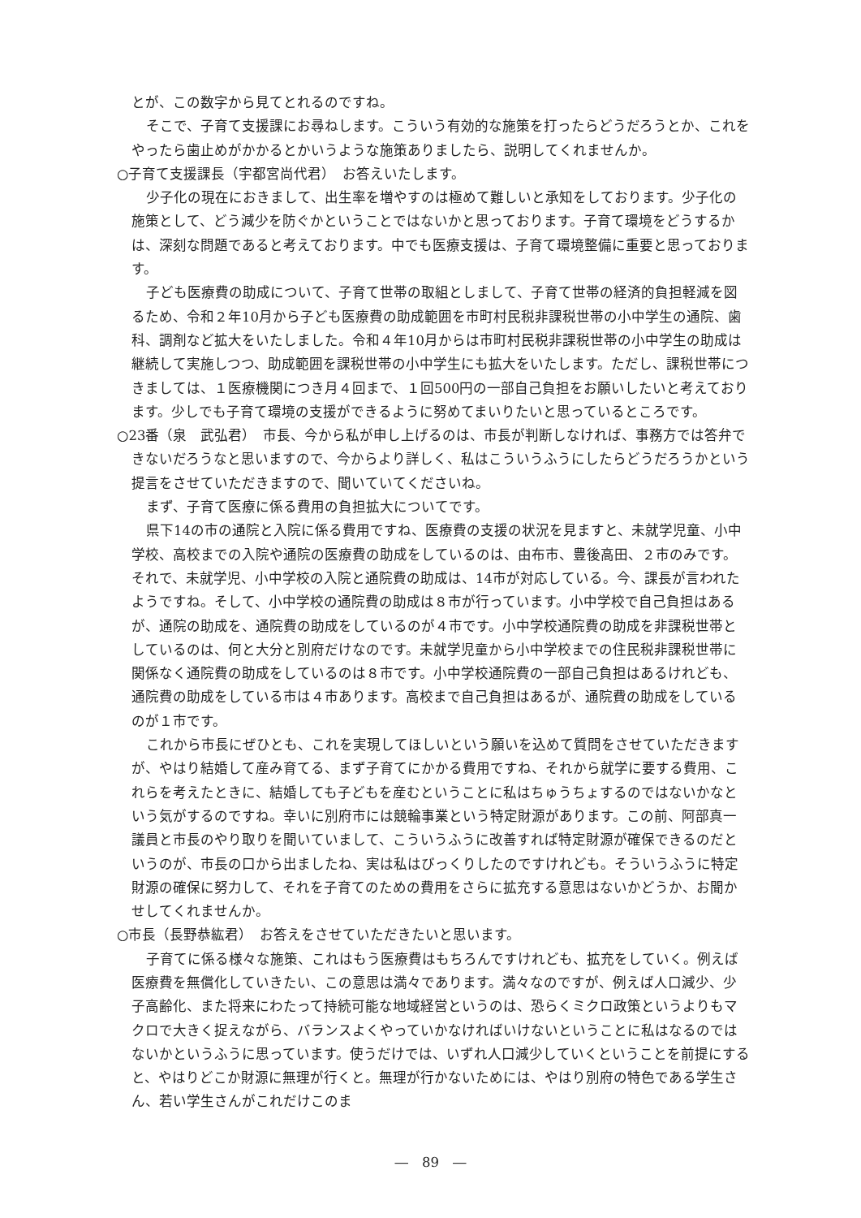とが、この数字から見てとれるのですね。
そこで、子育て支援課にお尋ねします。こういう有効的な施策を打ったらどうだろうとか、これをやったら歯止めがかかるとかいうような施策ありましたら、説明してくれませんか。
○子育て支援課長（宇都宮尚代君）　お答えいたします。
少子化の現在におきまして、出生率を増やすのは極めて難しいと承知をしております。少子化の施策として、どう減少を防ぐかということではないかと思っております。子育て環境をどうするかは、深刻な問題であると考えております。中でも医療支援は、子育て環境整備に重要と思っております。
子ども医療費の助成について、子育て世帯の取組としまして、子育て世帯の経済的負担軽減を図るため、令和２年10月から子ども医療費の助成範囲を市町村民税非課税世帯の小中学生の通院、歯科、調剤など拡大をいたしました。令和４年10月からは市町村民税非課税世帯の小中学生の助成は継続して実施しつつ、助成範囲を課税世帯の小中学生にも拡大をいたします。ただし、課税世帯につきましては、１医療機関につき月４回まで、１回500円の一部自己負担をお願いしたいと考えております。少しでも子育て環境の支援ができるように努めてまいりたいと思っているところです。
○23番（泉　武弘君）　市長、今から私が申し上げるのは、市長が判断しなければ、事務方では答弁できないだろうなと思いますので、今からより詳しく、私はこういうふうにしたらどうだろうかという提言をさせていただきますので、聞いていてくださいね。
まず、子育て医療に係る費用の負担拡大についてです。
県下14の市の通院と入院に係る費用ですね、医療費の支援の状況を見ますと、未就学児童、小中学校、高校までの入院や通院の医療費の助成をしているのは、由布市、豊後高田、２市のみです。それで、未就学児、小中学校の入院と通院費の助成は、14市が対応している。今、課長が言われたようですね。そして、小中学校の通院費の助成は８市が行っています。小中学校で自己負担はあるが、通院の助成を、通院費の助成をしているのが４市です。小中学校通院費の助成を非課税世帯としているのは、何と大分と別府だけなのです。未就学児童から小中学校までの住民税非課税世帯に関係なく通院費の助成をしているのは８市です。小中学校通院費の一部自己負担はあるけれども、通院費の助成をしている市は４市あります。高校まで自己負担はあるが、通院費の助成をしているのが１市です。
これから市長にぜひとも、これを実現してほしいという願いを込めて質問をさせていただきますが、やはり結婚して産み育てる、まず子育てにかかる費用ですね、それから就学に要する費用、これらを考えたときに、結婚しても子どもを産むということに私はちゅうちょするのではないかなという気がするのですね。幸いに別府市には競輪事業という特定財源があります。この前、阿部真一議員と市長のやり取りを聞いていまして、こういうふうに改善すれば特定財源が確保できるのだというのが、市長の口から出ましたね、実は私はびっくりしたのですけれども。そういうふうに特定財源の確保に努力して、それを子育てのための費用をさらに拡充する意思はないかどうか、お聞かせしてくれませんか。
○市長（長野恭紘君）　お答えをさせていただきたいと思います。
子育てに係る様々な施策、これはもう医療費はもちろんですけれども、拡充をしていく。例えば医療費を無償化していきたい、この意思は満々であります。満々なのですが、例えば人口減少、少子高齢化、また将来にわたって持続可能な地域経営というのは、恐らくミクロ政策というよりもマクロで大きく捉えながら、バランスよくやっていかなければいけないということに私はなるのではないかというふうに思っています。使うだけでは、いずれ人口減少していくということを前提にすると、やはりどこか財源に無理が行くと。無理が行かないためには、やはり別府の特色である学生さん、若い学生さんがこれだけこのま
―　89　―